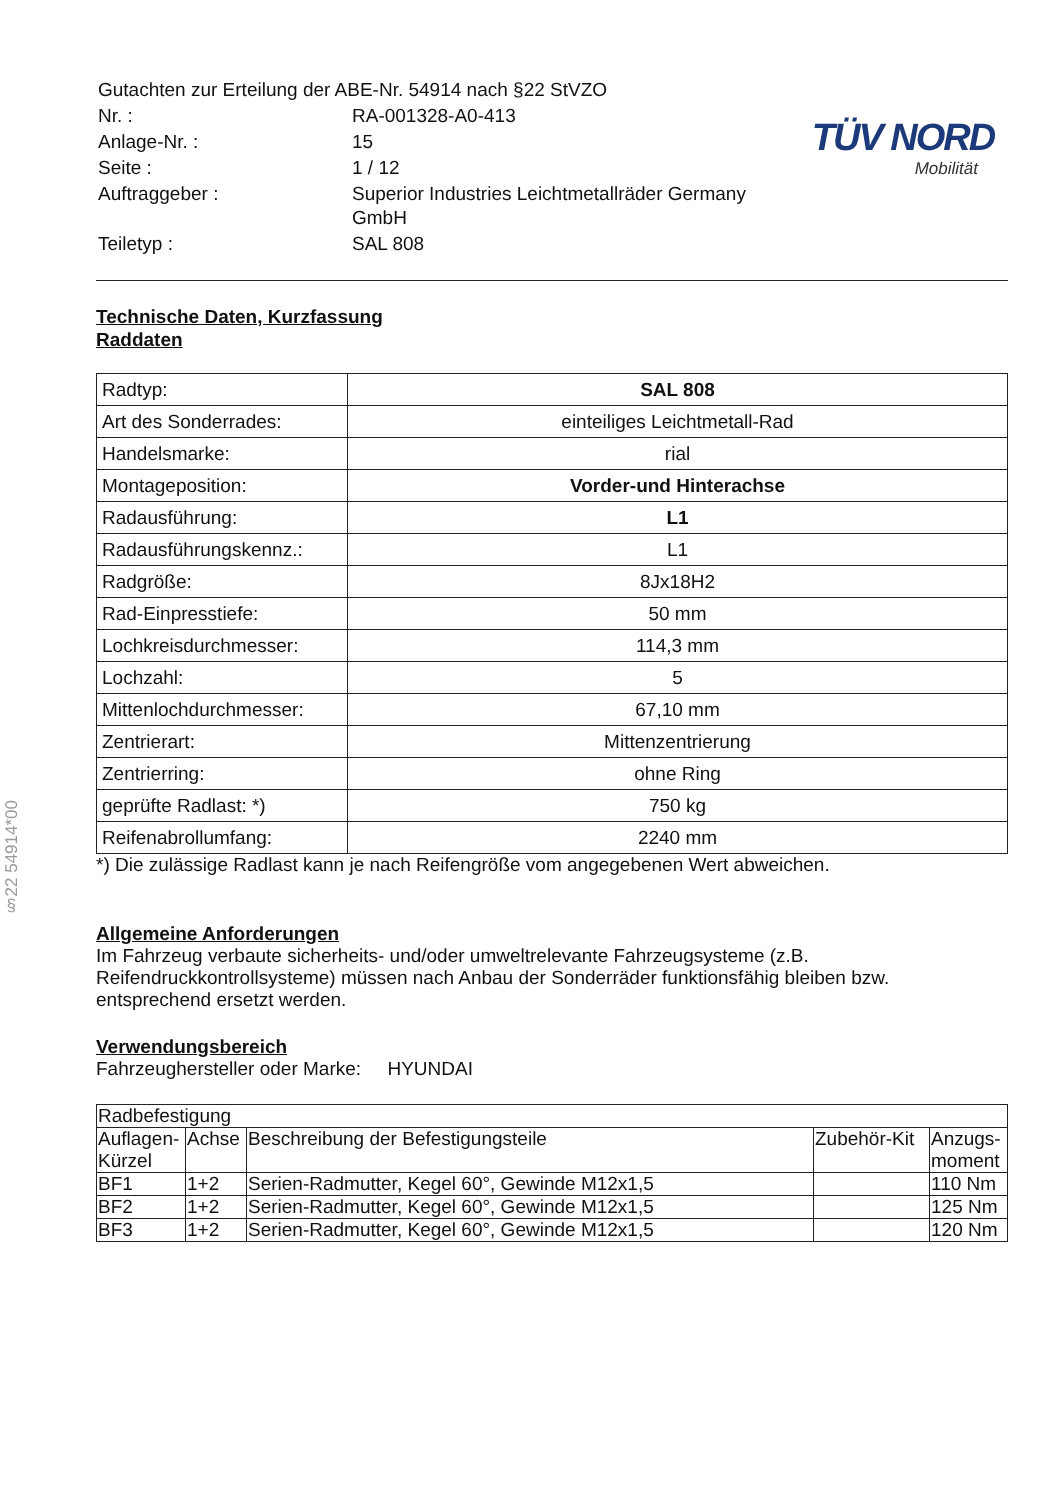§22 54914*00
| Gutachten zur Erteilung der ABE-Nr. 54914 nach §22 StVZO | |
| Nr. : | RA-001328-A0-413 |
| Anlage-Nr. : | 15 |
| Seite : | 1 / 12 |
| Auftraggeber : | Superior Industries Leichtmetallräder Germany GmbH |
| Teiletyp : | SAL 808 |
TÜV NORD
Mobilität
Technische Daten, Kurzfassung
Raddaten
| Radtyp: | SAL 808 |
| Art des Sonderrades: | einteiliges Leichtmetall-Rad |
| Handelsmarke: | rial |
| Montageposition: | Vorder-und Hinterachse |
| Radausführung: | L1 |
| Radausführungskennz.: | L1 |
| Radgröße: | 8Jx18H2 |
| Rad-Einpresstiefe: | 50 mm |
| Lochkreisdurchmesser: | 114,3 mm |
| Lochzahl: | 5 |
| Mittenlochdurchmesser: | 67,10 mm |
| Zentrierart: | Mittenzentrierung |
| Zentrierring: | ohne Ring |
| geprüfte Radlast: *) | 750 kg |
| Reifenabrollumfang: | 2240 mm |
*) Die zulässige Radlast kann je nach Reifengröße vom angegebenen Wert abweichen.
Allgemeine Anforderungen
Im Fahrzeug verbaute sicherheits- und/oder umweltrelevante Fahrzeugsysteme (z.B. Reifendruckkontrollsysteme) müssen nach Anbau der Sonderräder funktionsfähig bleiben bzw. entsprechend ersetzt werden.
Verwendungsbereich
Fahrzeughersteller oder Marke: HYUNDAI
| Radbefestigung | | | | |
| --- | --- | --- | --- | --- |
| Auflagen-Kürzel | Achse | Beschreibung der Befestigungsteile | Zubehör-Kit | Anzugs-moment |
| BF1 | 1+2 | Serien-Radmutter, Kegel 60°, Gewinde M12x1,5 | | 110 Nm |
| BF2 | 1+2 | Serien-Radmutter, Kegel 60°, Gewinde M12x1,5 | | 125 Nm |
| BF3 | 1+2 | Serien-Radmutter, Kegel 60°, Gewinde M12x1,5 | | 120 Nm |